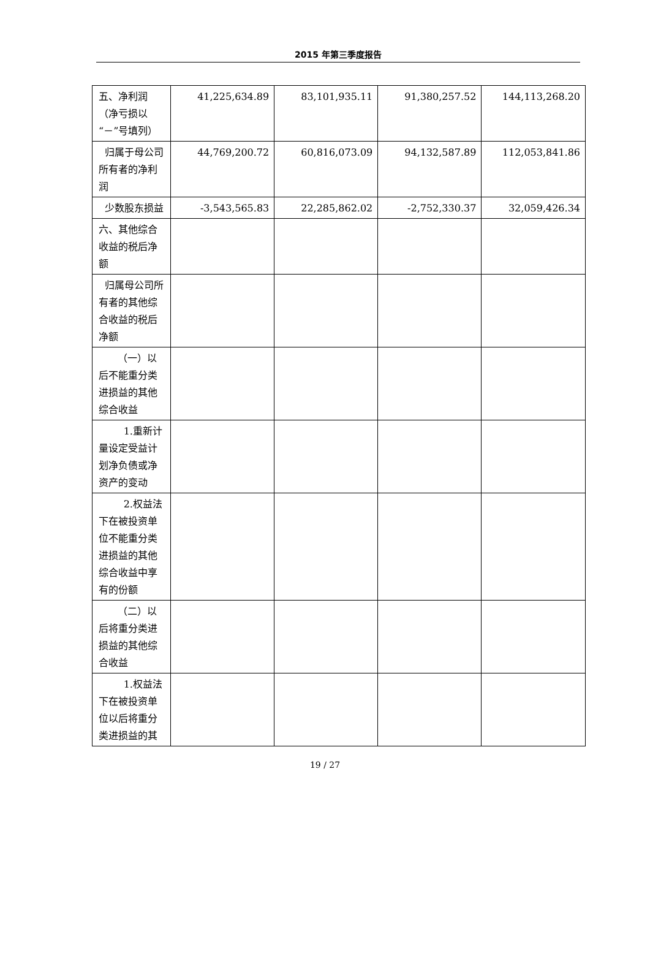2015 年第三季度报告
| 五、净利润（净亏损以“－”号填列） | 41,225,634.89 | 83,101,935.11 | 91,380,257.52 | 144,113,268.20 |
| 归属于母公司所有者的净利润 | 44,769,200.72 | 60,816,073.09 | 94,132,587.89 | 112,053,841.86 |
| 少数股东损益 | -3,543,565.83 | 22,285,862.02 | -2,752,330.37 | 32,059,426.34 |
| 六、其他综合收益的税后净额 | | | | |
| 归属母公司所有者的其他综合收益的税后净额 | | | | |
| （一）以后不能重分类进损益的其他综合收益 | | | | |
| 1.重新计量设定受益计划净负债或净资产的变动 | | | | |
| 2.权益法下在被投资单位不能重分类进损益的其他综合收益中享有的份额 | | | | |
| （二）以后将重分类进损益的其他综合收益 | | | | |
| 1.权益法下在被投资单位以后将重分类进损益的其 | | | | |
19 / 27